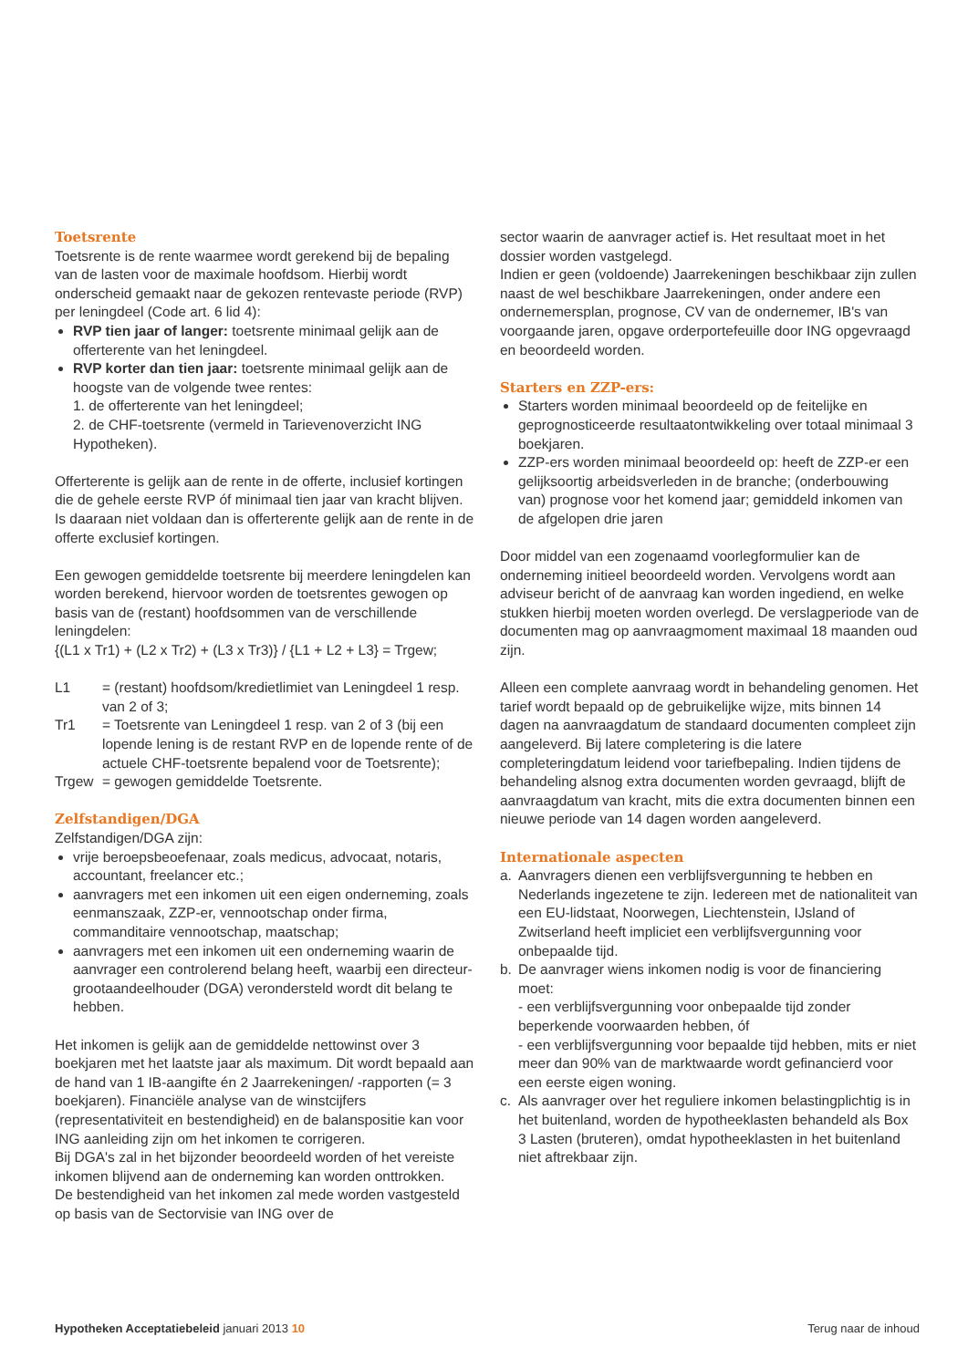Toetsrente
Toetsrente is de rente waarmee wordt gerekend bij de bepaling van de lasten voor de maximale hoofdsom. Hierbij wordt onderscheid gemaakt naar de gekozen rentevaste periode (RVP) per leningdeel (Code art. 6 lid 4):
RVP tien jaar of langer: toetsrente minimaal gelijk aan de offerterente van het leningdeel.
RVP korter dan tien jaar: toetsrente minimaal gelijk aan de hoogste van de volgende twee rentes:
1. de offerterente van het leningdeel;
2. de CHF-toetsrente (vermeld in Tarievenoverzicht ING Hypotheken).
Offerterente is gelijk aan de rente in de offerte, inclusief kortingen die de gehele eerste RVP óf minimaal tien jaar van kracht blijven. Is daaraan niet voldaan dan is offerterente gelijk aan de rente in de offerte exclusief kortingen.
Een gewogen gemiddelde toetsrente bij meerdere leningdelen kan worden berekend, hiervoor worden de toetsrentes gewogen op basis van de (restant) hoofdsommen van de verschillende leningdelen:
{(L1 x Tr1) + (L2 x Tr2) + (L3 x Tr3)} / {L1 + L2 + L3} = Trgew;
L1 = (restant) hoofdsom/kredietlimiet van Leningdeel 1 resp. van 2 of 3;
Tr1 = Toetsrente van Leningdeel 1 resp. van 2 of 3 (bij een lopende lening is de restant RVP en de lopende rente of de actuele CHF-toetsrente bepalend voor de Toetsrente);
Trgew = gewogen gemiddelde Toetsrente.
Zelfstandigen/DGA
Zelfstandigen/DGA zijn:
vrije beroepsbeoefenaar, zoals medicus, advocaat, notaris, accountant, freelancer etc.;
aanvragers met een inkomen uit een eigen onderneming, zoals eenmanszaak, ZZP-er, vennootschap onder firma, commanditaire vennootschap, maatschap;
aanvragers met een inkomen uit een onderneming waarin de aanvrager een controlerend belang heeft, waarbij een directeur-grootaandeelhouder (DGA) verondersteld wordt dit belang te hebben.
Het inkomen is gelijk aan de gemiddelde nettowinst over 3 boekjaren met het laatste jaar als maximum. Dit wordt bepaald aan de hand van 1 IB-aangifte én 2 Jaarrekeningen/ -rapporten (= 3 boekjaren). Financiële analyse van de winstcijfers (representativiteit en bestendigheid) en de balanspositie kan voor ING aanleiding zijn om het inkomen te corrigeren.
Bij DGA's zal in het bijzonder beoordeeld worden of het vereiste inkomen blijvend aan de onderneming kan worden onttrokken.
De bestendigheid van het inkomen zal mede worden vastgesteld op basis van de Sectorvisie van ING over de
sector waarin de aanvrager actief is. Het resultaat moet in het dossier worden vastgelegd.
Indien er geen (voldoende) Jaarrekeningen beschikbaar zijn zullen naast de wel beschikbare Jaarrekeningen, onder andere een ondernemersplan, prognose, CV van de ondernemer, IB's van voorgaande jaren, opgave orderportefeuille door ING opgevraagd en beoordeeld worden.
Starters en ZZP-ers:
Starters worden minimaal beoordeeld op de feitelijke en geprognosticeerde resultaatontwikkeling over totaal minimaal 3 boekjaren.
ZZP-ers worden minimaal beoordeeld op: heeft de ZZP-er een gelijksoortig arbeidsverleden in de branche; (onderbouwing van) prognose voor het komend jaar; gemiddeld inkomen van de afgelopen drie jaren
Door middel van een zogenaamd voorlegformulier kan de onderneming initieel beoordeeld worden. Vervolgens wordt aan adviseur bericht of de aanvraag kan worden ingediend, en welke stukken hierbij moeten worden overlegd. De verslagperiode van de documenten mag op aanvraagmoment maximaal 18 maanden oud zijn.
Alleen een complete aanvraag wordt in behandeling genomen. Het tarief wordt bepaald op de gebruikelijke wijze, mits binnen 14 dagen na aanvraagdatum de standaard documenten compleet zijn aangeleverd. Bij latere completering is die latere completeringdatum leidend voor tariefbepaling. Indien tijdens de behandeling alsnog extra documenten worden gevraagd, blijft de aanvraagdatum van kracht, mits die extra documenten binnen een nieuwe periode van 14 dagen worden aangeleverd.
Internationale aspecten
a. Aanvragers dienen een verblijfsvergunning te hebben en Nederlands ingezetene te zijn. Iedereen met de nationaliteit van een EU-lidstaat, Noorwegen, Liechtenstein, IJsland of Zwitserland heeft impliciet een verblijfsvergunning voor onbepaalde tijd.
b. De aanvrager wiens inkomen nodig is voor de financiering moet:
- een verblijfsvergunning voor onbepaalde tijd zonder beperkende voorwaarden hebben, óf
- een verblijfsvergunning voor bepaalde tijd hebben, mits er niet meer dan 90% van de marktwaarde wordt gefinancierd voor een eerste eigen woning.
c. Als aanvrager over het reguliere inkomen belastingplichtig is in het buitenland, worden de hypotheeklasten behandeld als Box 3 Lasten (bruteren), omdat hypotheeklasten in het buitenland niet aftrekbaar zijn.
Hypotheken Acceptatiebeleid januari 2013 10 Terug naar de inhoud